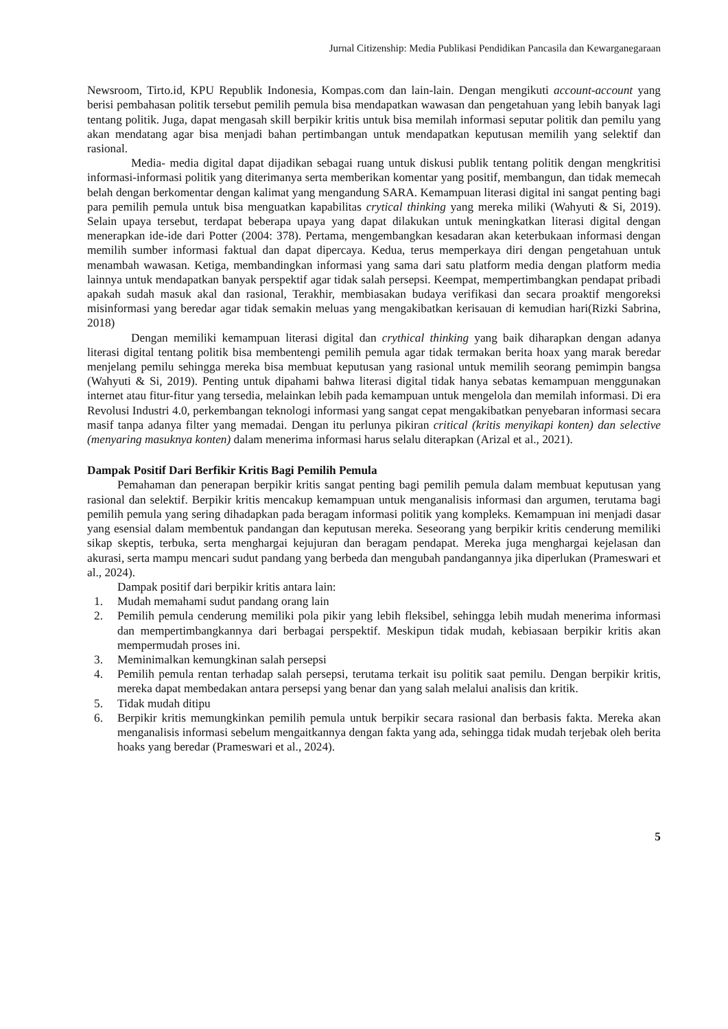Jurnal Citizenship: Media Publikasi Pendidikan Pancasila dan Kewarganegaraan
Newsroom, Tirto.id, KPU Republik Indonesia, Kompas.com dan lain-lain. Dengan mengikuti account-account yang berisi pembahasan politik tersebut pemilih pemula bisa mendapatkan wawasan dan pengetahuan yang lebih banyak lagi tentang politik. Juga, dapat mengasah skill berpikir kritis untuk bisa memilah informasi seputar politik dan pemilu yang akan mendatang agar bisa menjadi bahan pertimbangan untuk mendapatkan keputusan memilih yang selektif dan rasional.
Media- media digital dapat dijadikan sebagai ruang untuk diskusi publik tentang politik dengan mengkritisi informasi-informasi politik yang diterimanya serta memberikan komentar yang positif, membangun, dan tidak memecah belah dengan berkomentar dengan kalimat yang mengandung SARA. Kemampuan literasi digital ini sangat penting bagi para pemilih pemula untuk bisa menguatkan kapabilitas crytical thinking yang mereka miliki (Wahyuti & Si, 2019). Selain upaya tersebut, terdapat beberapa upaya yang dapat dilakukan untuk meningkatkan literasi digital dengan menerapkan ide-ide dari Potter (2004: 378). Pertama, mengembangkan kesadaran akan keterbukaan informasi dengan memilih sumber informasi faktual dan dapat dipercaya. Kedua, terus memperkaya diri dengan pengetahuan untuk menambah wawasan. Ketiga, membandingkan informasi yang sama dari satu platform media dengan platform media lainnya untuk mendapatkan banyak perspektif agar tidak salah persepsi. Keempat, mempertimbangkan pendapat pribadi apakah sudah masuk akal dan rasional, Terakhir, membiasakan budaya verifikasi dan secara proaktif mengoreksi misinformasi yang beredar agar tidak semakin meluas yang mengakibatkan kerisauan di kemudian hari(Rizki Sabrina, 2018)
Dengan memiliki kemampuan literasi digital dan crythical thinking yang baik diharapkan dengan adanya literasi digital tentang politik bisa membentengi pemilih pemula agar tidak termakan berita hoax yang marak beredar menjelang pemilu sehingga mereka bisa membuat keputusan yang rasional untuk memilih seorang pemimpin bangsa (Wahyuti & Si, 2019). Penting untuk dipahami bahwa literasi digital tidak hanya sebatas kemampuan menggunakan internet atau fitur-fitur yang tersedia, melainkan lebih pada kemampuan untuk mengelola dan memilah informasi. Di era Revolusi Industri 4.0, perkembangan teknologi informasi yang sangat cepat mengakibatkan penyebaran informasi secara masif tanpa adanya filter yang memadai. Dengan itu perlunya pikiran critical (kritis menyikapi konten) dan selective (menyaring masuknya konten) dalam menerima informasi harus selalu diterapkan (Arizal et al., 2021).
Dampak Positif Dari Berfikir Kritis Bagi Pemilih Pemula
Pemahaman dan penerapan berpikir kritis sangat penting bagi pemilih pemula dalam membuat keputusan yang rasional dan selektif. Berpikir kritis mencakup kemampuan untuk menganalisis informasi dan argumen, terutama bagi pemilih pemula yang sering dihadapkan pada beragam informasi politik yang kompleks. Kemampuan ini menjadi dasar yang esensial dalam membentuk pandangan dan keputusan mereka. Seseorang yang berpikir kritis cenderung memiliki sikap skeptis, terbuka, serta menghargai kejujuran dan beragam pendapat. Mereka juga menghargai kejelasan dan akurasi, serta mampu mencari sudut pandang yang berbeda dan mengubah pandangannya jika diperlukan (Prameswari et al., 2024).
Dampak positif dari berpikir kritis antara lain:
1. Mudah memahami sudut pandang orang lain
2. Pemilih pemula cenderung memiliki pola pikir yang lebih fleksibel, sehingga lebih mudah menerima informasi dan mempertimbangkannya dari berbagai perspektif. Meskipun tidak mudah, kebiasaan berpikir kritis akan mempermudah proses ini.
3. Meminimalkan kemungkinan salah persepsi
4. Pemilih pemula rentan terhadap salah persepsi, terutama terkait isu politik saat pemilu. Dengan berpikir kritis, mereka dapat membedakan antara persepsi yang benar dan yang salah melalui analisis dan kritik.
5. Tidak mudah ditipu
6. Berpikir kritis memungkinkan pemilih pemula untuk berpikir secara rasional dan berbasis fakta. Mereka akan menganalisis informasi sebelum mengaitkannya dengan fakta yang ada, sehingga tidak mudah terjebak oleh berita hoaks yang beredar (Prameswari et al., 2024).
5